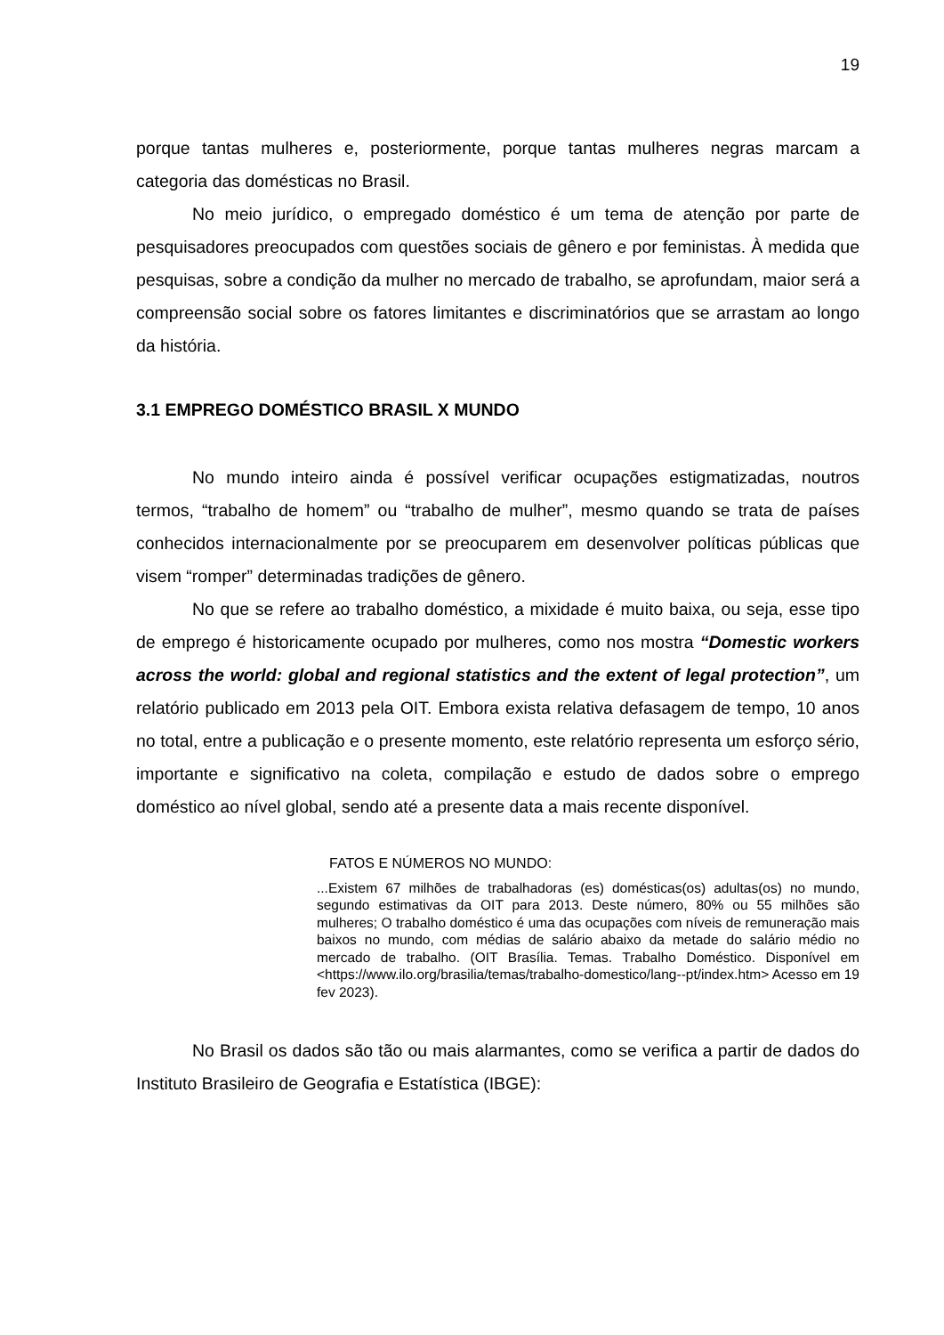19
porque tantas mulheres e, posteriormente, porque tantas mulheres negras marcam a categoria das domésticas no Brasil.
No meio jurídico, o empregado doméstico é um tema de atenção por parte de pesquisadores preocupados com questões sociais de gênero e por feministas. À medida que pesquisas, sobre a condição da mulher no mercado de trabalho, se aprofundam, maior será a compreensão social sobre os fatores limitantes e discriminatórios que se arrastam ao longo da história.
3.1 EMPREGO DOMÉSTICO BRASIL X MUNDO
No mundo inteiro ainda é possível verificar ocupações estigmatizadas, noutros termos, “trabalho de homem” ou “trabalho de mulher”, mesmo quando se trata de países conhecidos internacionalmente por se preocuparem em desenvolver políticas públicas que visem “romper” determinadas tradições de gênero.
No que se refere ao trabalho doméstico, a mixidade é muito baixa, ou seja, esse tipo de emprego é historicamente ocupado por mulheres, como nos mostra “Domestic workers across the world: global and regional statistics and the extent of legal protection”, um relatório publicado em 2013 pela OIT. Embora exista relativa defasagem de tempo, 10 anos no total, entre a publicação e o presente momento, este relatório representa um esforço sério, importante e significativo na coleta, compilação e estudo de dados sobre o emprego doméstico ao nível global, sendo até a presente data a mais recente disponível.
FATOS E NÚMEROS NO MUNDO:
...Existem 67 milhões de trabalhadoras (es) domésticas(os) adultas(os) no mundo, segundo estimativas da OIT para 2013. Deste número, 80% ou 55 milhões são mulheres; O trabalho doméstico é uma das ocupações com níveis de remuneração mais baixos no mundo, com médias de salário abaixo da metade do salário médio no mercado de trabalho. (OIT Brasília. Temas. Trabalho Doméstico. Disponível em <https://www.ilo.org/brasilia/temas/trabalho-domestico/lang--pt/index.htm> Acesso em 19 fev 2023).
No Brasil os dados são tão ou mais alarmantes, como se verifica a partir de dados do Instituto Brasileiro de Geografia e Estatística (IBGE):